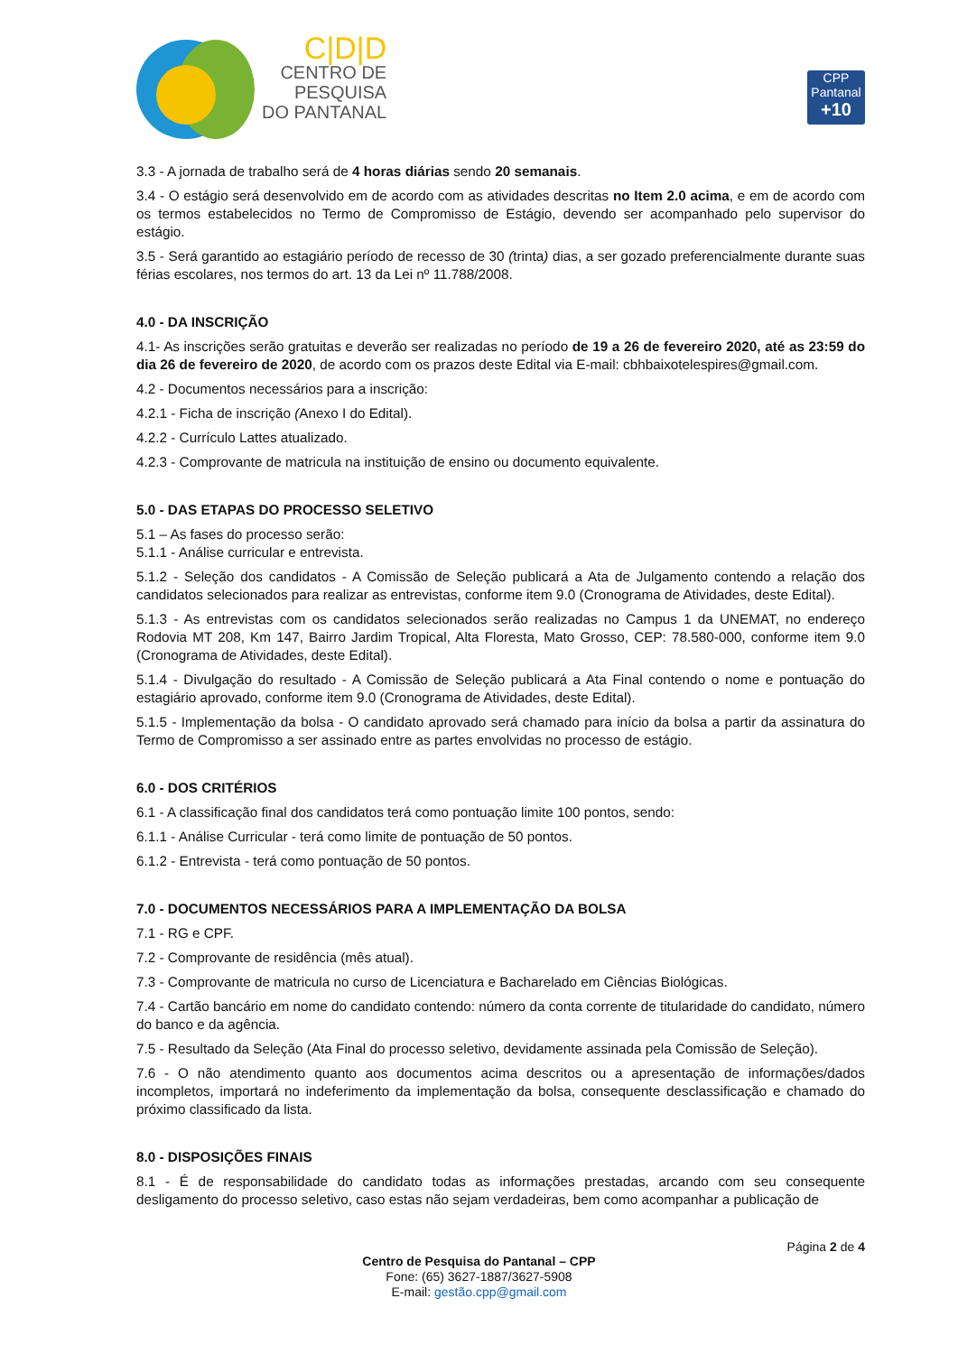C|D|D
CENTRO DE
PESQUISA
DO PANTANAL
CPP
Pantanal
+10
3.3 - A jornada de trabalho será de 4 horas diárias sendo 20 semanais.
3.4 - O estágio será desenvolvido em de acordo com as atividades descritas no Item 2.0 acima, e em de acordo com os termos estabelecidos no Termo de Compromisso de Estágio, devendo ser acompanhado pelo supervisor do estágio.
3.5 - Será garantido ao estagiário período de recesso de 30 (trinta) dias, a ser gozado preferencialmente durante suas férias escolares, nos termos do art. 13 da Lei nº 11.788/2008.
4.0 - DA INSCRIÇÃO
4.1- As inscrições serão gratuitas e deverão ser realizadas no período de 19 a 26 de fevereiro 2020, até as 23:59 do dia 26 de fevereiro de 2020, de acordo com os prazos deste Edital via E-mail: cbhbaixotelespires@gmail.com.
4.2 - Documentos necessários para a inscrição:
4.2.1 - Ficha de inscrição (Anexo I do Edital).
4.2.2 - Currículo Lattes atualizado.
4.2.3 - Comprovante de matricula na instituição de ensino ou documento equivalente.
5.0 - DAS ETAPAS DO PROCESSO SELETIVO
5.1 – As fases do processo serão:
5.1.1 - Análise curricular e entrevista.
5.1.2 - Seleção dos candidatos - A Comissão de Seleção publicará a Ata de Julgamento contendo a relação dos candidatos selecionados para realizar as entrevistas, conforme item 9.0 (Cronograma de Atividades, deste Edital).
5.1.3 - As entrevistas com os candidatos selecionados serão realizadas no Campus 1 da UNEMAT, no endereço Rodovia MT 208, Km 147, Bairro Jardim Tropical, Alta Floresta, Mato Grosso, CEP: 78.580-000, conforme item 9.0 (Cronograma de Atividades, deste Edital).
5.1.4 - Divulgação do resultado - A Comissão de Seleção publicará a Ata Final contendo o nome e pontuação do estagiário aprovado, conforme item 9.0 (Cronograma de Atividades, deste Edital).
5.1.5 - Implementação da bolsa - O candidato aprovado será chamado para início da bolsa a partir da assinatura do Termo de Compromisso a ser assinado entre as partes envolvidas no processo de estágio.
6.0 - DOS CRITÉRIOS
6.1 - A classificação final dos candidatos terá como pontuação limite 100 pontos, sendo:
6.1.1 - Análise Curricular - terá como limite de pontuação de 50 pontos.
6.1.2 - Entrevista - terá como pontuação de 50 pontos.
7.0 - DOCUMENTOS NECESSÁRIOS PARA A IMPLEMENTAÇÃO DA BOLSA
7.1 - RG e CPF.
7.2 - Comprovante de residência (mês atual).
7.3 - Comprovante de matricula no curso de Licenciatura e Bacharelado em Ciências Biológicas.
7.4 - Cartão bancário em nome do candidato contendo: número da conta corrente de titularidade do candidato, número do banco e da agência.
7.5 - Resultado da Seleção (Ata Final do processo seletivo, devidamente assinada pela Comissão de Seleção).
7.6 - O não atendimento quanto aos documentos acima descritos ou a apresentação de informações/dados incompletos, importará no indeferimento da implementação da bolsa, consequente desclassificação e chamado do próximo classificado da lista.
8.0 - DISPOSIÇÕES FINAIS
8.1 - É de responsabilidade do candidato todas as informações prestadas, arcando com seu consequente desligamento do processo seletivo, caso estas não sejam verdadeiras, bem como acompanhar a publicação de
Página 2 de 4
Centro de Pesquisa do Pantanal – CPP
Fone: (65) 3627-1887/3627-5908
E-mail: gestão.cpp@gmail.com